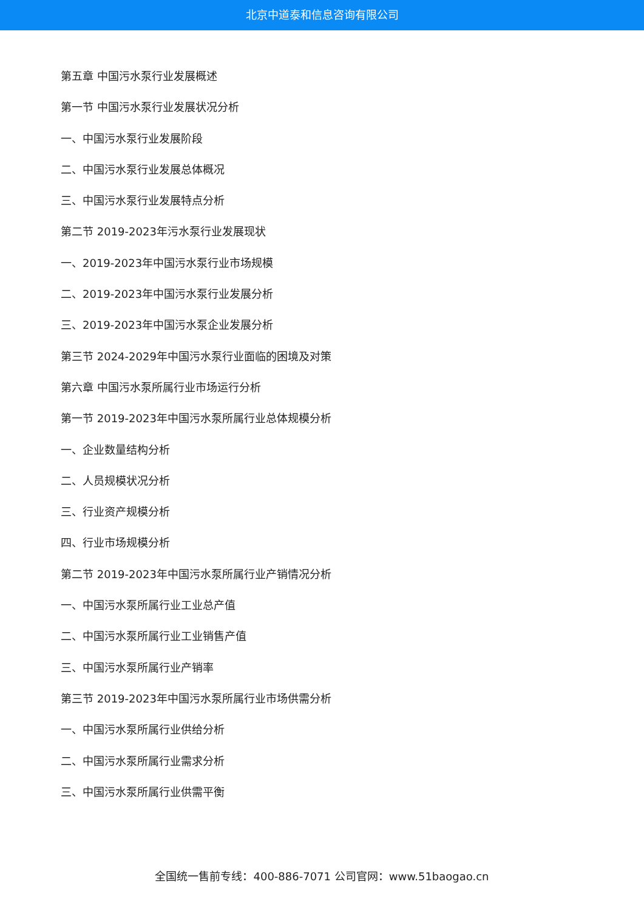北京中道泰和信息咨询有限公司
第五章 中国污水泵行业发展概述
第一节 中国污水泵行业发展状况分析
一、中国污水泵行业发展阶段
二、中国污水泵行业发展总体概况
三、中国污水泵行业发展特点分析
第二节 2019-2023年污水泵行业发展现状
一、2019-2023年中国污水泵行业市场规模
二、2019-2023年中国污水泵行业发展分析
三、2019-2023年中国污水泵企业发展分析
第三节 2024-2029年中国污水泵行业面临的困境及对策
第六章 中国污水泵所属行业市场运行分析
第一节 2019-2023年中国污水泵所属行业总体规模分析
一、企业数量结构分析
二、人员规模状况分析
三、行业资产规模分析
四、行业市场规模分析
第二节 2019-2023年中国污水泵所属行业产销情况分析
一、中国污水泵所属行业工业总产值
二、中国污水泵所属行业工业销售产值
三、中国污水泵所属行业产销率
第三节 2019-2023年中国污水泵所属行业市场供需分析
一、中国污水泵所属行业供给分析
二、中国污水泵所属行业需求分析
三、中国污水泵所属行业供需平衡
全国统一售前专线：400-886-7071 公司官网：www.51baogao.cn